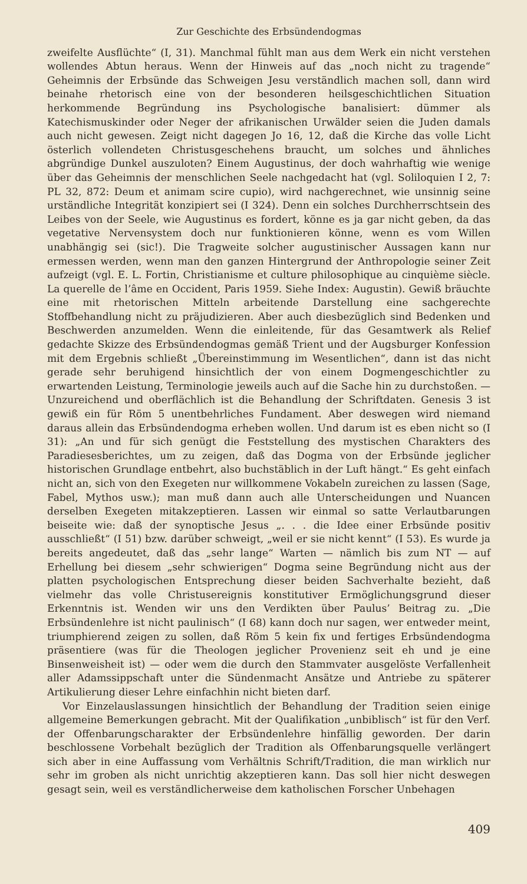Zur Geschichte des Erbsündendogmas
zweifelte Ausflüchte“ (I, 31). Manchmal fühlt man aus dem Werk ein nicht verstehen wollendes Abtun heraus. Wenn der Hinweis auf das „noch nicht zu tragende“ Geheimnis der Erbsünde das Schweigen Jesu verständlich machen soll, dann wird beinahe rhetorisch eine von der besonderen heilsgeschichtlichen Situation herkommende Begründung ins Psychologische banalisiert: dümmer als Katechismuskinder oder Neger der afrikanischen Urwälder seien die Juden damals auch nicht gewesen. Zeigt nicht dagegen Jo 16, 12, daß die Kirche das volle Licht österlich vollendeten Christusgeschehens braucht, um solches und ähnliches abgründige Dunkel auszuloten? Einem Augustinus, der doch wahrhaftig wie wenige über das Geheimnis der menschlichen Seele nachgedacht hat (vgl. Soliloquien I 2, 7: PL 32, 872: Deum et animam scire cupio), wird nachgerechnet, wie unsinnig seine urständliche Integrität konzipiert sei (I 324). Denn ein solches Durchherrschtsein des Leibes von der Seele, wie Augustinus es fordert, könne es ja gar nicht geben, da das vegetative Nervensystem doch nur funktionieren könne, wenn es vom Willen unabhängig sei (sic!). Die Tragweite solcher augustinischer Aussagen kann nur ermessen werden, wenn man den ganzen Hintergrund der Anthropologie seiner Zeit aufzeigt (vgl. E. L. Fortin, Christianisme et culture philosophique au cinquième siècle. La querelle de l’âme en Occident, Paris 1959. Siehe Index: Augustin). Gewiß bräuchte eine mit rhetorischen Mitteln arbeitende Darstellung eine sachgerechte Stoffbehandlung nicht zu präjudizieren. Aber auch diesbezüglich sind Bedenken und Beschwerden anzumelden. Wenn die einleitende, für das Gesamtwerk als Relief gedachte Skizze des Erbsündendogmas gemäß Trient und der Augsburger Konfession mit dem Ergebnis schließt „Übereinstimmung im Wesentlichen“, dann ist das nicht gerade sehr beruhigend hinsichtlich der von einem Dogmengeschichtler zu erwartenden Leistung, Terminologie jeweils auch auf die Sache hin zu durchstoßen. — Unzureichend und oberflächlich ist die Behandlung der Schriftdaten. Genesis 3 ist gewiß ein für Röm 5 unentbehrliches Fundament. Aber deswegen wird niemand daraus allein das Erbsündendogma erheben wollen. Und darum ist es eben nicht so (I 31): „An und für sich genügt die Feststellung des mystischen Charakters des Paradiesesberichtes, um zu zeigen, daß das Dogma von der Erbsünde jeglicher historischen Grundlage entbehrt, also buchstäblich in der Luft hängt.“ Es geht einfach nicht an, sich von den Exegeten nur willkommene Vokabeln zureichen zu lassen (Sage, Fabel, Mythos usw.); man muß dann auch alle Unterscheidungen und Nuancen derselben Exegeten mitakzeptieren. Lassen wir einmal so satte Verlautbarungen beiseite wie: daß der synoptische Jesus „. . . die Idee einer Erbsünde positiv ausschließt“ (I 51) bzw. darüber schweigt, „weil er sie nicht kennt“ (I 53). Es wurde ja bereits angedeutet, daß das „sehr lange“ Warten — nämlich bis zum NT — auf Erhellung bei diesem „sehr schwierigen“ Dogma seine Begründung nicht aus der platten psychologischen Entsprechung dieser beiden Sachverhalte bezieht, daß vielmehr das volle Christusereignis konstitutiver Ermöglichungsgrund dieser Erkenntnis ist. Wenden wir uns den Verdikten über Paulus’ Beitrag zu. „Die Erbsündenlehre ist nicht paulinisch“ (I 68) kann doch nur sagen, wer entweder meint, triumphierend zeigen zu sollen, daß Röm 5 kein fix und fertiges Erbsündendogma präsentiere (was für die Theologen jeglicher Provenienz seit eh und je eine Binsenweisheit ist) — oder wem die durch den Stammvater ausgelöste Verfallenheit aller Adamssippschaft unter die Sündenmacht Ansätze und Antriebe zu späterer Artikulierung dieser Lehre einfachhin nicht bieten darf.
Vor Einzelauslassungen hinsichtlich der Behandlung der Tradition seien einige allgemeine Bemerkungen gebracht. Mit der Qualifikation „unbiblisch“ ist für den Verf. der Offenbarungscharakter der Erbsündenlehre hinfällig geworden. Der darin beschlossene Vorbehalt bezüglich der Tradition als Offenbarungsquelle verlängert sich aber in eine Auffassung vom Verhältnis Schrift/Tradition, die man wirklich nur sehr im groben als nicht unrichtig akzeptieren kann. Das soll hier nicht deswegen gesagt sein, weil es verständlicherweise dem katholischen Forscher Unbehagen
409